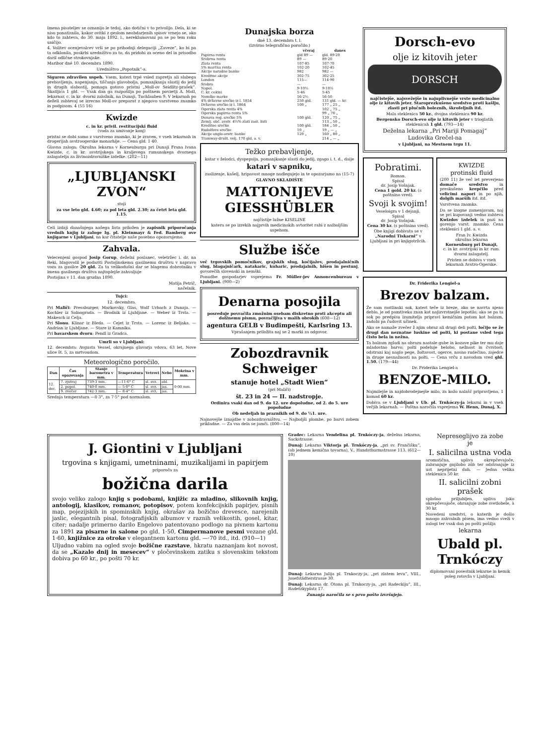Imena pisateljev se oznanijo le tedaj, ako dotični v to privolijo. Dela, ki se niso ponatisnila, kakor ovitki z geslom neobdarjenih spisov vrnejo se, ako kdo to zahteva, do 30. maja 1892. l., nereklamovani pa se po tem roku uničijo.
4. Volitev ocenjevalcev vrši se po prihodnji delegaciji „Zaveze“, ko bi pa ta odklonila, poskrbi uredništvo za to, da pridobi za oceno del in prisodbo daril odlične strokovnjake.
Maribor dné 10. decembra 1890.
Uredništvo „Popotnik“-a.
Siguren zdravilen uspeh. Vsem, kateri trpé vsled zapretja ali slabega prebavljenja, napenjanja, tiščanja glavobolja, pomanjkanja slastij do jedij in drugih slabostij, pomaga gotovo pristni „Moll-ov Seidlitz-prašek“. Škatljica 1 gld. — Vsak dan ga razpošilja po poštnem povzetji A. Moll, lekarnar, c. in kr. dvorni založnik, na Dunaji, Tuchlauben 9. V lekarnah po deželi zahtevaj se izrecno Moll-ov preparat z njegovo varstveno znamko in podpisom. 4 (55 16)
Kwizde
c. in kr. privil. restitucijski fluid
(voda za umivanje konj)
pristni se dobi samo z varstveno znamko, ki je zraven, v vseh lekarnah in drogerijah avstroogerske monarhije. — Cena gld. 1·40.
Glavna zaloga: Okrožna lekarna v Korneuburgu pri Dunaji Frana Ivana Kwizde, c. in kr. avstrijskega in kraljevega rumunskega dvornega zalagatelja za živinozdravniške izdelke. (202—11)
„LJUBLJANSKI ZVON“
stoji
za vse leto gld. 4.60; za pol leta gld. 2.30; za četrt leta gld. 1.15.
Celi izdaji današnjega našega lista priložen je zapisnik priporočanja vrednih knjig iz zaloge Ig. pl. Kleinmayr & Fed. Bamberg ove knjigarne v Ljubljani, na kar čitatelje naše posebno opozorujemo.
Zahvala.
Velecenjeni gospod Josip Gorup, deželni poslanec, veletržec i. dr, na Reki, blagovolil je podariti Postojinskemu gasilnemu društvu v napravo voza za gasilce 20 gld. Za ta velikodušni dar se blagemu dobrotniku v imenu gasilnega društva najtoplejše zahvaljuje
Postojina v 11. dan grudna 1890.
Matija Petrič,
načelnik.
Tujci:
12. decembra.
Pri Maliči: Pressburger, Markovsky, Glas, Wolf Urbach z Dunaja. — Kochler iz Solnograda. — Brodnik iz Ljubljane. — Weber iz Trsta. — Makesch iz Celja.
Pri Slonu: Klinar iz Bleda. — Cejet iz Trsta. — Lorenc iz Beljaka. — Andrian iz Ljubljane. — Stare iz Kamnika.
Pri bavarskem dvoru: Pendl iz Gradca.
Umrli so v Ljubljani:
12. decembra: Avgusta Vessel, okrajnega glavarja vdova, 63 let, Nove ulice št. 5, za mrtvoudom.
Meteorologično poročilo.
| Dan | Čas opazovanja | Stanje barometra v mm. | Temperatura | Vetrovi | Nebo | Mokrina v mm. |
| --- | --- | --- | --- | --- | --- | --- |
| 12. dec. | 7. zjutraj | 739·3 mm. | —11·6° C | sl. svz. | obl. | 0·00 mm. |
| | 2. popol. | 740·0 mm. | — 5·0° C | sl. svz. | jas. | |
| | 9. zvečer | 742·3 mm. | — 8·4° C | sl. svz. | jas. | |
Srednja temperatura —8·3°, za 7·5° pod normalom.
Dunajska borza
dné 13. decembra t. l.
(Izvirno telegrafično poročilo.)
| | včeraj | danes |
| --- | --- | --- |
| Papirna renta | gld 89 — | gld. 89·20 |
| Srebrna renta | 89 — | 89·20 |
| Zlata renta | 107·85 | 107·70 |
| 5% marčna renta | 102·20 | 102·45 |
| Akcije narodne banke | 982 | 982 — |
| Kreditne akcije | 302·75 | 302·25 |
| London | 115— | 114·90 |
| Srebro | — | — |
| Napol. | 9·10½ | 9·10½ |
| C. kr. cekini | 5·46 | 5·45 |
| Nemške marke | 56·2½ | 56·50 |
| 4% državne srečke iz l. 1854 | 250 gld. | 131 gld. — kr. |
| Državne srečke iz l. 1864 | 100 „ | 177 „ 25 „ |
| Ogerska zlata renta 4% | | 102 „ 75 „ |
| Ogerska papirna renta 5% | | 99 „ 70 „ |
| Dunava reg. srečke 5% | 100 gld. | 120 „ 75 „ |
| Zemlj. obč. avstr. 4½% zlati zast. listi | | 113 „ 50 „ |
| Kreditne srečke | 100 gld. | 184 „ 50 „ |
| Rudolfove srečke | 10 „ | 19 „ — „ |
| Akcije anglo-avstr. banke | 120 „ | 160 „ 80 „ |
| Tramway-društ. velj. 170 gld. a. v. | | 214 „ — „ |
Težko prebavljenje,
katar v želodci, dyspepsija, pomanjkanje slasti do jedij, zgago i. t. d., daije
katari v sapniku,
zaslizenje, kašelj, hripavost mnoge nadlegujejo in te opozarjamo na (15-7)
GLAVNO SKLADIŠTE
MATTONIJEVE GIESSHÜBLER
najčistije lužne KISELINE
katera se po izrekih najprvih medicinskih avtoritet rabi z naiboljšim uspehom.
Službe išče
več trgovskih pomočnikov, grajskih slug, kočijažev, prodajalničnih slug, blagajničark, natakaric, kuharic, prodajalnih, hišen in pestunj, govorečih slovenski in nemški.
Ponudbe gospodarjev vsprejema Fr. Müller-jev Annoncenbureau v Ljubljani. (900—2)
Denarna posojila
posreduje povračila zmožnim osebam diskretno proti akceptu ali dolžnemu pismu, povračljiva v malih obrokih (608—12)
agentura GELB v Budimpešti, Karlsring 13.
Vprašanjem priložita naj se 2 marki za odgovor.
Zobozdravnik Schweiger
stanuje hotel „Stadt Wien“
(pri Maliči)
št. 23 in 24 — II. nadstropje.
Ordinira vsaki dan od 9. do 12. ure dopoludne, od 2. do 5. ure popoludne
Ob nedeljah in praznikih od 9. do ½1. ure.
Najnovejše iznajdbe v zobozdravništvu. — Najboljši plombe, po barvi zobem prikladne. — Za vsa dela se jamči. (800—14)
Dorsch-evo
olje iz kitovih jeter
DORSCH
najčistejše, najsvežejše in najuplivnejše vrste medicinalno olje iz kitovih jeter. Staroprezkušeno sredstvo proti kašlju, zlasti pri plučnih boleznih, škrofeljnih itd.
Mala steklenica 50 kr., dvojna steklenica 90 kr.
Bergensko Dorsch-evo olje iz kitovih jeter v trioglatih steklenicah 1 gld. (793—14)
Deželna lekarna „Pri Mariji Pomagaj“
Ludovika Grečel-na
v Ljubljani, na Mestnem trgu 11.
Pobratimi.
Roman.
Spisal
dr. Josip Vošnjak.
Cena 1 gold. 20 kr. (s poštnino vred).
Svoji k svojim!
Veseloigra v 1 dejanji.
Spisal
dr. Josip Vošnjak.
Cena 30 kr. (s poštnino vred).
Obe knjigi dobivata se v „Narodni Tiskarni“ v Ljubljani in pri knjigotržcih.
KWIZDE
protinski fluid
(200 11) že več let preverjeno domače sredstvo in preskušeno krepčilo pred velicimi napori in po njih, dolgih marših itd. itd.
Varstvena znamka.
Da se izogne zamenjavam, naj se pri kupovanji vedno zahteva Kwizdov izdelek in pazi na gorenjo varst. znamko. Cena steklenici 1 gld. a. v.
Fran Iv. Kwizda
okrožna lekarna
Korneuburg pri Dunaji,
c. in kr. avstrijski in kr. rum. dvorni zalagatelj.
Pristen se dobiva v vseh lekarnah Avstro-Ogerske.
Dr. Friderika Lengiel-a
Brezov balzam.
Že sam rastlinski sok, kateri teče iz breze, ako se navrta njeno deblo, je od pamtiveka znan kot najizvrstnejše lepotilo; ako se pa ta sok po predpisu izumitelja pripravi kemičnim potom kot balzam, zadobi pa čudovit učinek.
Ako se namaže zvečer ž njim obraz ali drugi deli polti, ločijo se že drugi dan neznatne luskine od polti, ki postane vsled tega čisto bela in nežna.
Ta balzam zgladi na obrazu nastale gube in kozave pike ter mu daje mladostno barvo; polti podeluje belobo, nežnost in čvrstost; odstrani kaj naglo pege, žoltavost, ogerce, nosno rudečino, zajedce in druge nesnažnosti na polti. — Cena vrču z navodom vred gld. 1.50. (179—44)
Dr. Friderika Lengiel-a
BENZOE-MILO.
Najmilejše in najdobrodejnejše milo, za kožo nalašč pripravljeno, 1 komad 60 kr.
Dobiva se v Ljubljani v Ub. pl. Trnkóczy-ja lekarni in v vseh večjih lekarnah. — Poštna naročila vsprejema W. Henn, Dunaj, X.
J. Giontini v Ljubljani
trgovina s knjigami, umetninami, muzikalijami in papirjem
priporoča za
božična darila
svojo veliko zalogo knjig s podobami, knjižic za mladino, slikovnih knjig, antologij, klasikov, romanov, potopisov, potem konfekcijskih papirjev, pisnih map, pojezijskih in spominskih knjig, okrašav za božično drevesce, narejenih jaslic, elegantnih pisal, fotografijskih albumov v raznih velikostih, gosel, kitar, citer; nadalje primerno darilo Engelovo patentovano podlogo na pivnem kartonu za 1891 za pisarne in salone po gld. 1·50, Cimpermanove pesmi vezane gld. 1·60, knjižnice za otroke v elegantnem kartonu gld. —·70 itd., itd. (910—1)
Uljudno vabim na ogled svoje božične razstave, hkratu naznanjam kot novost, da se „Kazalo dnij in mesecev“ v pločevinskem zatiku s slovenskim tekstom dobiva po 60 kr., po pošti 70 kr.
Gradec: Lekarna Vendelina pl. Trnkóczy-ja, deželna lekarna, Sackstrasse.
Dunaj: Lekarna Viktorja pl. Trnkóczy-ja, „pri sv. Frančišku“, (ob jednem kemična tovarna), V., Hundsthurmstrasse 113. (612—10)
Dunaj: Lekarna Julija pl. Trnkoczy-ja, „pri zlatem levu“, VIII., Josefstädterstrasse 30.
Dunaj: Lekarna dr. Otona pl. Trnkoczy-ja, „pri Radeckiju“, III., Radetzkyplatz 17.
Zunanja naročila se s prvo pošto izvršujejo.
Nepreseglijvo za zobe
je
I. salicilna ustna voda
aromatična, upliva okrepčevajoče, zabranjuje gnjilobo zôb ter odstranjuje iz ust neprijetni duh. — Jedna velika steklenica 50 kr.
II. salicilni zobni prašek
splošno priljubljen, upliva jako okrepčevajoče, ohranjuje zobe svetlobele, à 30 kr.
Navedeni sredstvi, o katerih je došlo mnogo zahvalnih pisem, ima vedno sveži v zalogi ter vsak dan po pošti pošilja
lekarna
Ubald pl. Trnkóczy
diplomovani posestnik lekarne in kemik poleg rotovža v Ljubljani.